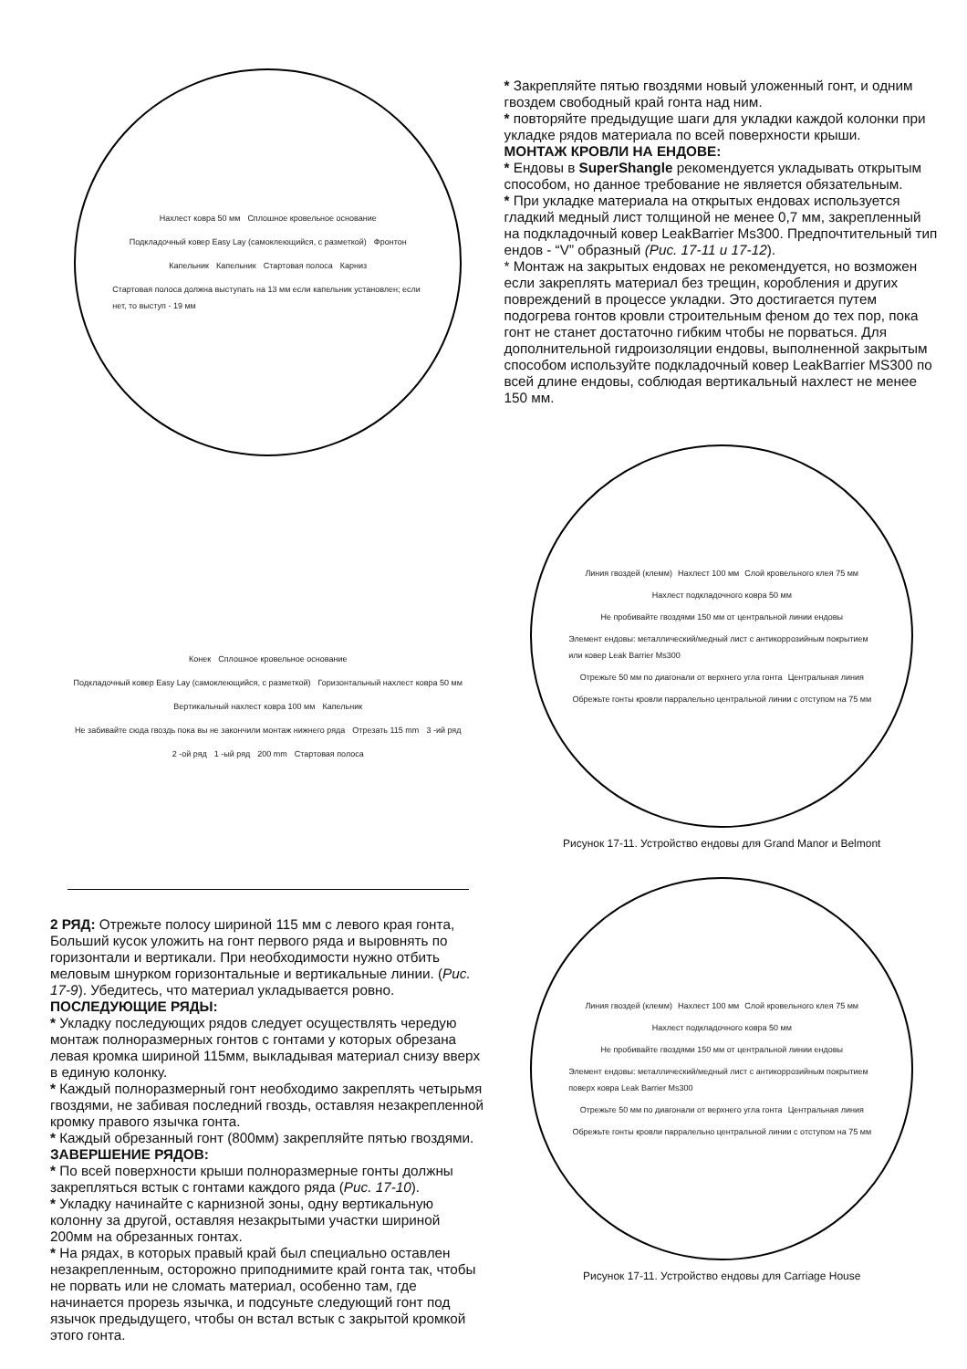Нахлест ковра 50 мм Сплошное кровельное основание Подкладочный ковер Easy Lay (самоклеющийся, с разметкой) Фронтон Капельник Капельник Стартовая полоса Карниз Стартовая полоса должна выступать на 13 мм если капельник установлен; если нет, то выступ - 19 мм
Конек Сплошное кровельное основание Подкладочный ковер Easy Lay (самоклеющийся, с разметкой) Горизонтальный нахлест ковра 50 мм Вертикальный нахлест ковра 100 мм Капельник Не забивайте сюда гвоздь пока вы не закончили монтаж нижнего ряда Отрезать 115 mm 3 -ий ряд 2 -ой ряд 1 -ый ряд 200 mm Стартовая полоса
2 РЯД: Отрежьте полосу шириной 115 мм с левого края гонта, Больший кусок уложить на гонт первого ряда и выровнять по горизонтали и вертикали. При необходимости нужно отбить меловым шнурком горизонтальные и вертикальные линии. (Рис. 17-9). Убедитесь, что материал укладывается ровно.
ПОСЛЕДУЮЩИЕ РЯДЫ:
* Укладку последующих рядов следует осуществлять чередую монтаж полноразмерных гонтов с гонтами у которых обрезана левая кромка шириной 115мм, выкладывая материал снизу вверх в единую колонку.
* Каждый полноразмерный гонт необходимо закреплять четырьмя гвоздями, не забивая последний гвоздь, оставляя незакрепленной кромку правого язычка гонта.
* Каждый обрезанный гонт (800мм) закрепляйте пятью гвоздями.
ЗАВЕРШЕНИЕ РЯДОВ:
* По всей поверхности крыши полноразмерные гонты должны закрепляться встык с гонтами каждого ряда (Рис. 17-10).
* Укладку начинайте с карнизной зоны, одну вертикальную колонну за другой, оставляя незакрытыми участки шириной 200мм на обрезанных гонтах.
* На рядах, в которых правый край был специально оставлен незакрепленным, осторожно приподнимите край гонта так, чтобы не порвать или не сломать материал, особенно там, где начинается прорезь язычка, и подсуньте следующий гонт под язычок предыдущего, чтобы он встал встык с закрытой кромкой этого гонта.
* Закрепляйте пятью гвоздями новый уложенный гонт, и одним гвоздем свободный край гонта над ним.
* повторяйте предыдущие шаги для укладки каждой колонки при укладке рядов материала по всей поверхности крыши.
МОНТАЖ КРОВЛИ НА ЕНДОВЕ:
* Ендовы в SuperShangle рекомендуется укладывать открытым способом, но данное требование не является обязательным.
* При укладке материала на открытых ендовах используется гладкий медный лист толщиной не менее 0,7 мм, закрепленный на подкладочный ковер LeakBarrier Ms300. Предпочтительный тип ендов - “V” образный (Рис. 17-11 и 17-12).
* Монтаж на закрытых ендовах не рекомендуется, но возможен если закреплять материал без трещин, коробления и других повреждений в процессе укладки. Это достигается путем подогрева гонтов кровли строительным феном до тех пор, пока гонт не станет достаточно гибким чтобы не порваться. Для дополнительной гидроизоляции ендовы, выполненной закрытым способом используйте подкладочный ковер LeakBarrier MS300 по всей длине ендовы, соблюдая вертикальный нахлест не менее 150 мм.
Линия гвоздей (клемм) Нахлест 100 мм Слой кровельного клея 75 мм Нахлест подкладочного ковра 50 мм Не пробивайте гвоздями 150 мм от центральной линии ендовы Элемент ендовы: металлический/медный лист с антикоррозийным покрытием или ковер Leak Barrier Ms300 Отрежьте 50 мм по диагонали от верхнего угла гонта Центральная линия Обрежьте гонты кровли парралельно центральной линии с отступом на 75 мм
Рисунок 17-11. Устройство ендовы для Grand Manor и Belmont
Линия гвоздей (клемм) Нахлест 100 мм Слой кровельного клея 75 мм Нахлест подкладочного ковра 50 мм Не пробивайте гвоздями 150 мм от центральной линии ендовы Элемент ендовы: металлический/медный лист с антикоррозийным покрытием поверх ковра Leak Barrier Ms300 Отрежьте 50 мм по диагонали от верхнего угла гонта Центральная линия Обрежьте гонты кровли парралельно центральной линии с отступом на 75 мм
Рисунок 17-11. Устройство ендовы для Carriage House